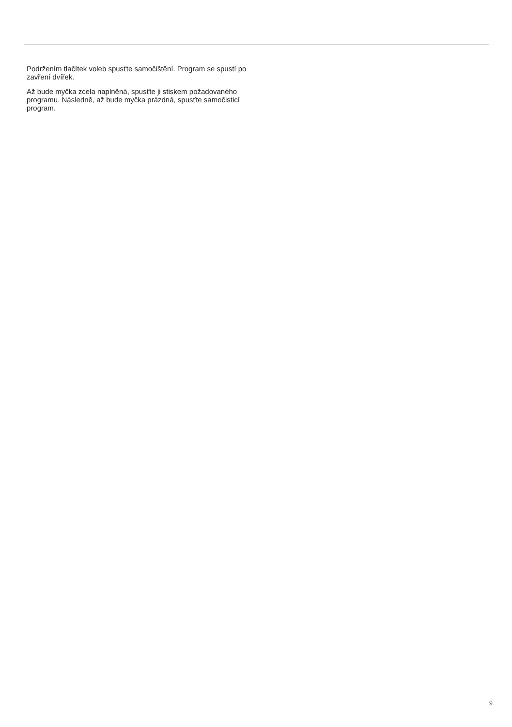Podržením tlačítek voleb spusťte samočištění. Program se spustí po zavření dvířek.
Až bude myčka zcela naplněná, spusťte ji stiskem požadovaného programu. Následně, až bude myčka prázdná, spusťte samočisticí program.
9